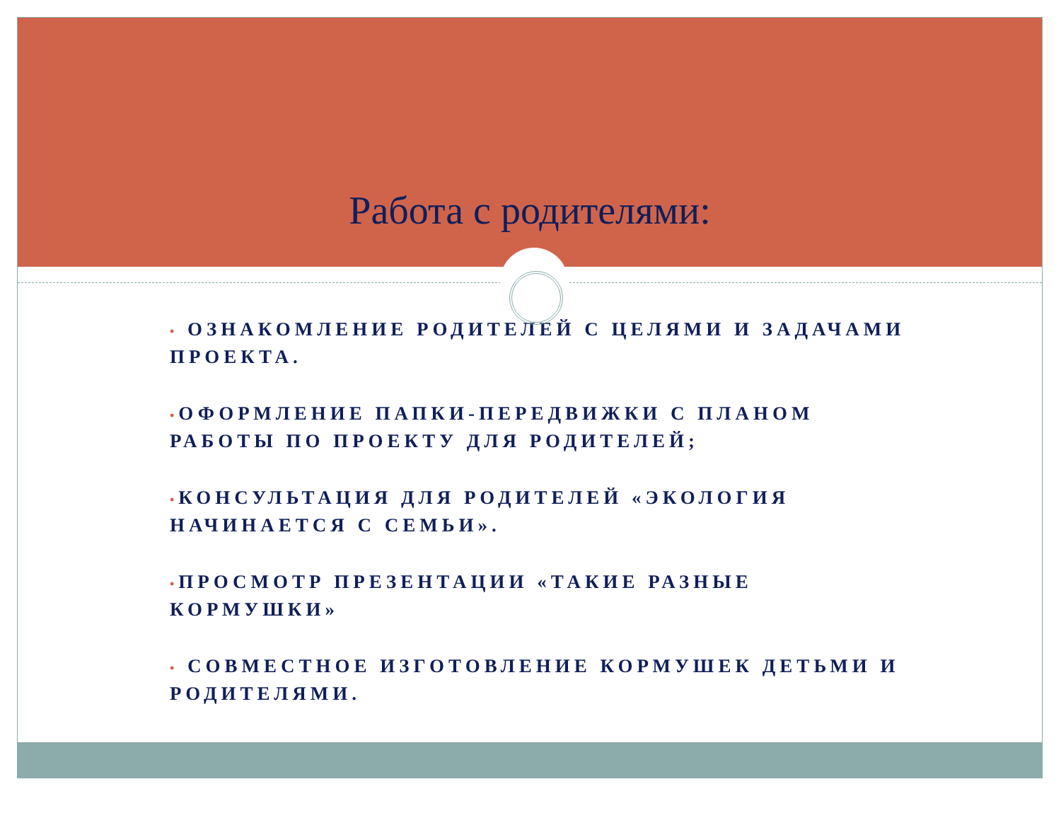Работа с родителями:
• ОЗНАКОМЛЕНИЕ РОДИТЕЛЕЙ С ЦЕЛЯМИ И ЗАДАЧАМИ ПРОЕКТА.
•ОФОРМЛЕНИЕ ПАПКИ-ПЕРЕДВИЖКИ С ПЛАНОМ РАБОТЫ ПО ПРОЕКТУ ДЛЯ РОДИТЕЛЕЙ;
•КОНСУЛЬТАЦИЯ ДЛЯ РОДИТЕЛЕЙ «ЭКОЛОГИЯ НАЧИНАЕТСЯ С СЕМЬИ».
•ПРОСМОТР ПРЕЗЕНТАЦИИ «ТАКИЕ РАЗНЫЕ КОРМУШКИ»
• СОВМЕСТНОЕ ИЗГОТОВЛЕНИЕ КОРМУШЕК ДЕТЬМИ И РОДИТЕЛЯМИ.